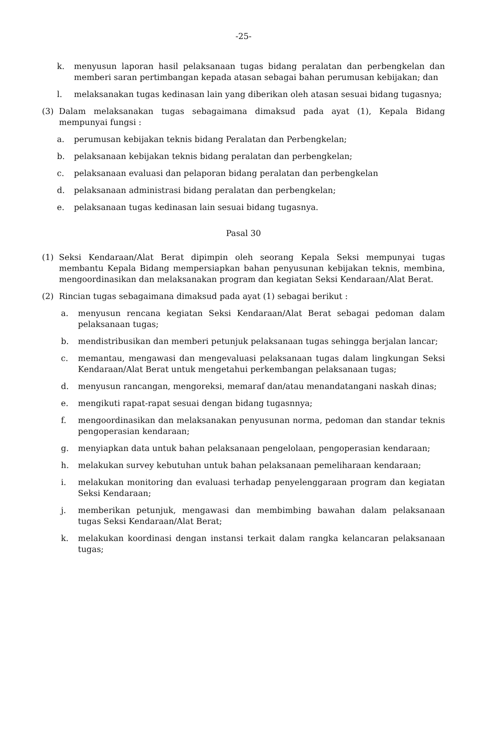-25-
k. menyusun laporan hasil pelaksanaan tugas bidang peralatan dan perbengkelan dan memberi saran pertimbangan kepada atasan sebagai bahan perumusan kebijakan; dan
l. melaksanakan tugas kedinasan lain yang diberikan oleh atasan sesuai bidang tugasnya;
(3) Dalam melaksanakan tugas sebagaimana dimaksud pada ayat (1), Kepala Bidang mempunyai fungsi :
a. perumusan kebijakan teknis bidang Peralatan dan Perbengkelan;
b. pelaksanaan kebijakan teknis bidang peralatan dan perbengkelan;
c. pelaksanaan evaluasi dan pelaporan bidang peralatan dan perbengkelan
d. pelaksanaan administrasi bidang peralatan dan perbengkelan;
e. pelaksanaan tugas kedinasan lain sesuai bidang tugasnya.
Pasal 30
(1) Seksi Kendaraan/Alat Berat dipimpin oleh seorang Kepala Seksi mempunyai tugas membantu Kepala Bidang mempersiapkan bahan penyusunan kebijakan teknis, membina, mengoordinasikan dan melaksanakan program dan kegiatan Seksi Kendaraan/Alat Berat.
(2) Rincian tugas sebagaimana dimaksud pada ayat (1) sebagai berikut :
a. menyusun rencana kegiatan Seksi Kendaraan/Alat Berat sebagai pedoman dalam pelaksanaan tugas;
b. mendistribusikan dan memberi petunjuk pelaksanaan tugas sehingga berjalan lancar;
c. memantau, mengawasi dan mengevaluasi pelaksanaan tugas dalam lingkungan Seksi Kendaraan/Alat Berat untuk mengetahui perkembangan pelaksanaan tugas;
d. menyusun rancangan, mengoreksi, memaraf dan/atau menandatangani naskah dinas;
e. mengikuti rapat-rapat sesuai dengan bidang tugasnnya;
f. mengoordinasikan dan melaksanakan penyusunan norma, pedoman dan standar teknis pengoperasian kendaraan;
g. menyiapkan data untuk bahan pelaksanaan pengelolaan, pengoperasian kendaraan;
h. melakukan survey kebutuhan untuk bahan pelaksanaan pemeliharaan kendaraan;
i. melakukan monitoring dan evaluasi terhadap penyelenggaraan program dan kegiatan Seksi Kendaraan;
j. memberikan petunjuk, mengawasi dan membimbing bawahan dalam pelaksanaan tugas Seksi Kendaraan/Alat Berat;
k. melakukan koordinasi dengan instansi terkait dalam rangka kelancaran pelaksanaan tugas;